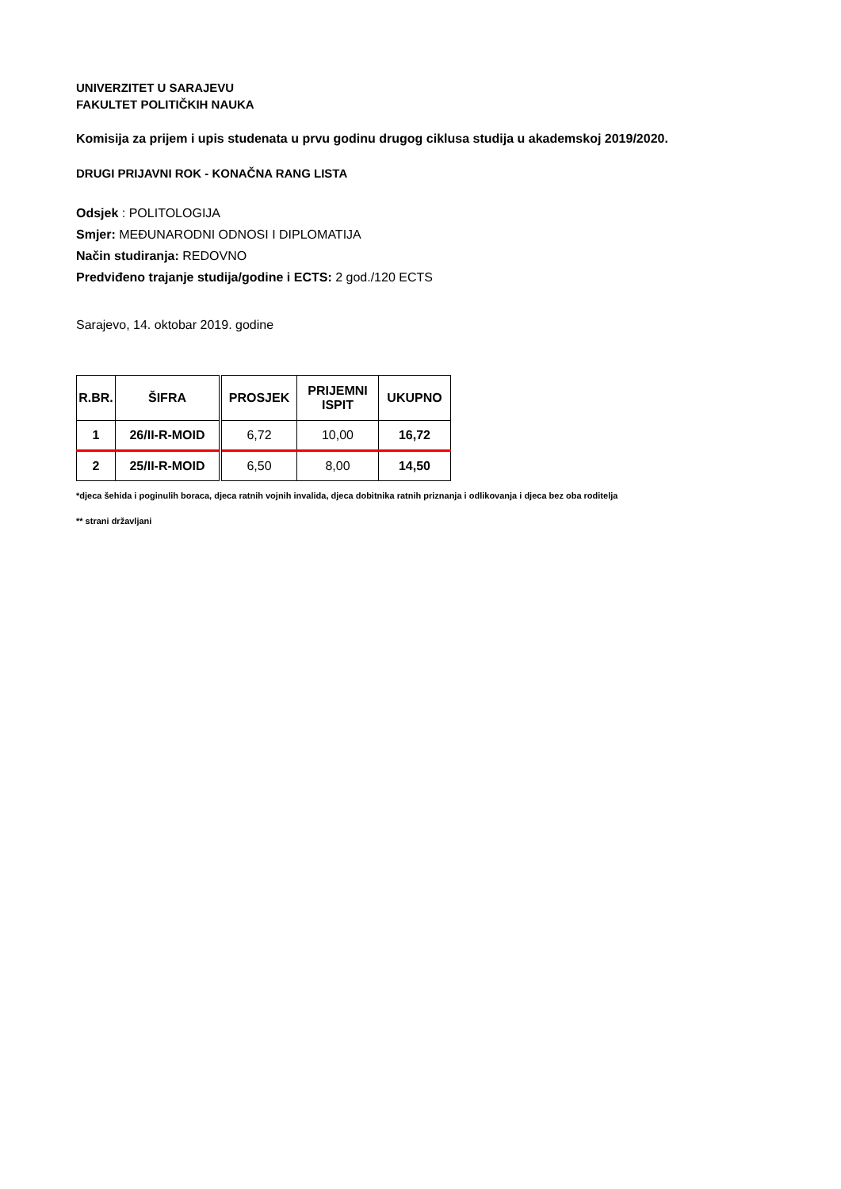UNIVERZITET U SARAJEVU
FAKULTET POLITIČKIH NAUKA
Komisija za prijem i upis studenata u prvu godinu drugog ciklusa studija u akademskoj 2019/2020.
DRUGI PRIJAVNI ROK - KONAČNA RANG LISTA
Odsjek : POLITOLOGIJA
Smjer: MEĐUNARODNI ODNOSI I DIPLOMATIJA
Način studiranja: REDOVNO
Predviđeno trajanje studija/godine i ECTS: 2 god./120 ECTS
Sarajevo, 14. oktobar 2019. godine
| R.BR. | ŠIFRA | PROSJEK | PRIJEMNI ISPIT | UKUPNO |
| --- | --- | --- | --- | --- |
| 1 | 26/II-R-MOID | 6,72 | 10,00 | 16,72 |
| 2 | 25/II-R-MOID | 6,50 | 8,00 | 14,50 |
*djeca šehida i poginulih boraca, djeca ratnih vojnih invalida, djeca dobitnika ratnih priznanja i odlikovanja i djeca bez oba roditelja
** strani državljani